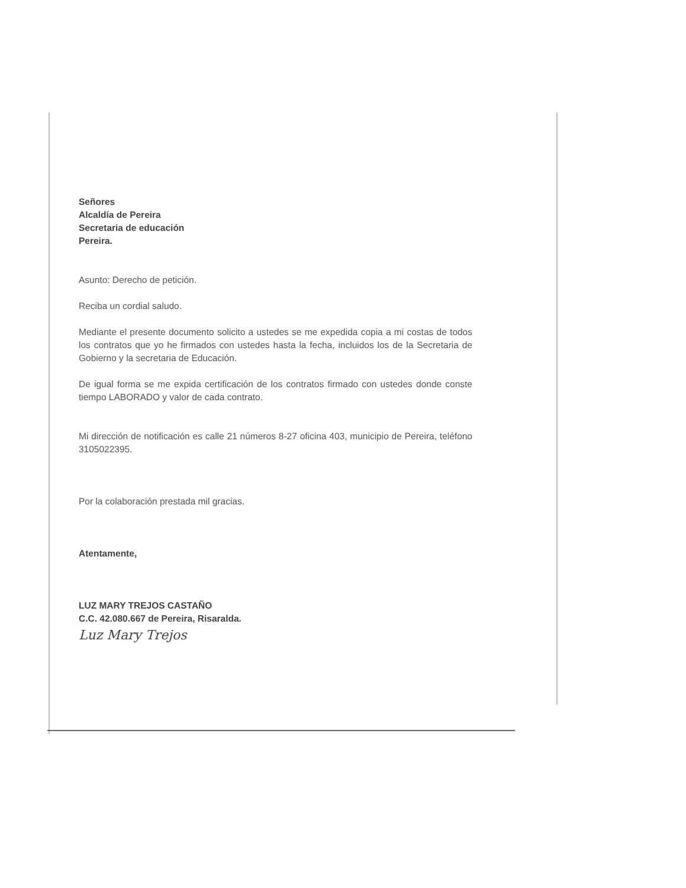Señores
Alcaldía de Pereira
Secretaria de educación
Pereira.
Asunto: Derecho de petición.
Reciba un cordial saludo.
Mediante el presente documento solicito a ustedes se me expedida copia a mi costas de todos los contratos que yo he firmados con ustedes hasta la fecha, incluidos los de la Secretaria de Gobierno y la secretaria de Educación.
De igual forma se me expida certificación de los contratos firmado con ustedes donde conste tiempo LABORADO y valor de cada contrato.
Mi dirección de notificación es calle 21 números 8-27 oficina 403, municipio de Pereira, teléfono 3105022395.
Por la colaboración prestada mil gracias.
Atentamente,
LUZ MARY TREJOS CASTAÑO
C.C. 42.080.667 de Pereira, Risaralda.
Luz Mary Trejos